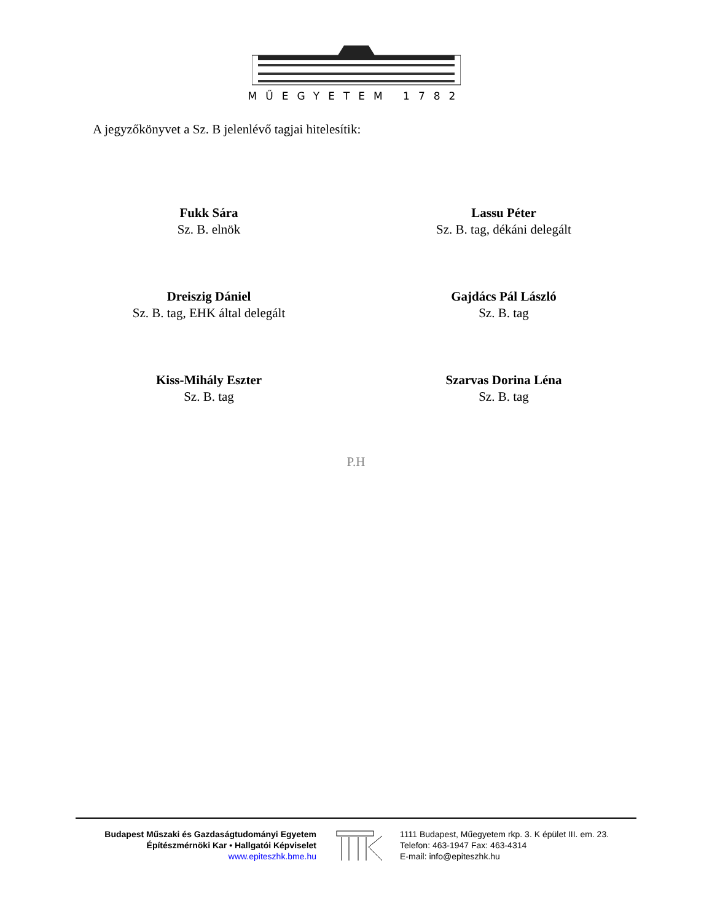MŰEGYETEM 1782
A jegyzőkönyvet a Sz. B jelenlévő tagjai hitelesítik:
Fukk Sára
Sz. B. elnök
Lassu Péter
Sz. B. tag, dékáni delegált
Dreiszig Dániel
Sz. B. tag, EHK által delegált
Gajdács Pál László
Sz. B. tag
Kiss-Mihály Eszter
Sz. B. tag
Szarvas Dorina Léna
Sz. B. tag
P.H
Budapest Műszaki és Gazdaságtudományi Egyetem
Építészmérnöki Kar • Hallgatói Képviselet
www.epiteszhk.bme.hu
1111 Budapest, Műegyetem rkp. 3. K épület III. em. 23.
Telefon: 463-1947 Fax: 463-4314
E-mail: info@epiteszhk.hu